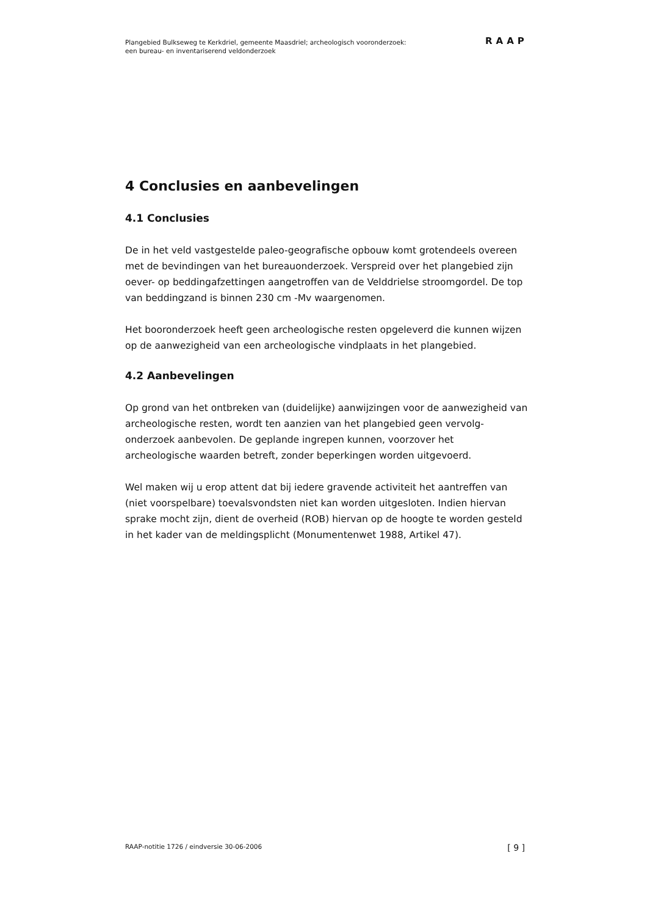Plangebied Bulkseweg te Kerkdriel, gemeente Maasdriel; archeologisch vooronderzoek:
een bureau- en inventariserend veldonderzoek
RAAP
4 Conclusies en aanbevelingen
4.1 Conclusies
De in het veld vastgestelde paleo-geografische opbouw komt grotendeels overeen met de bevindingen van het bureauonderzoek. Verspreid over het plangebied zijn oever- op beddingafzettingen aangetroffen van de Velddrielse stroomgordel. De top van beddingzand is binnen 230 cm -Mv waargenomen.
Het booronderzoek heeft geen archeologische resten opgeleverd die kunnen wijzen op de aanwezigheid van een archeologische vindplaats in het plangebied.
4.2 Aanbevelingen
Op grond van het ontbreken van (duidelijke) aanwijzingen voor de aanwezigheid van archeologische resten, wordt ten aanzien van het plangebied geen vervolg-onderzoek aanbevolen. De geplande ingrepen kunnen, voorzover het archeologische waarden betreft, zonder beperkingen worden uitgevoerd.
Wel maken wij u erop attent dat bij iedere gravende activiteit het aantreffen van (niet voorspelbare) toevalsvondsten niet kan worden uitgesloten. Indien hiervan sprake mocht zijn, dient de overheid (ROB) hiervan op de hoogte te worden gesteld in het kader van de meldingsplicht (Monumentenwet 1988, Artikel 47).
RAAP-notitie 1726 / eindversie 30-06-2006 [ 9 ]